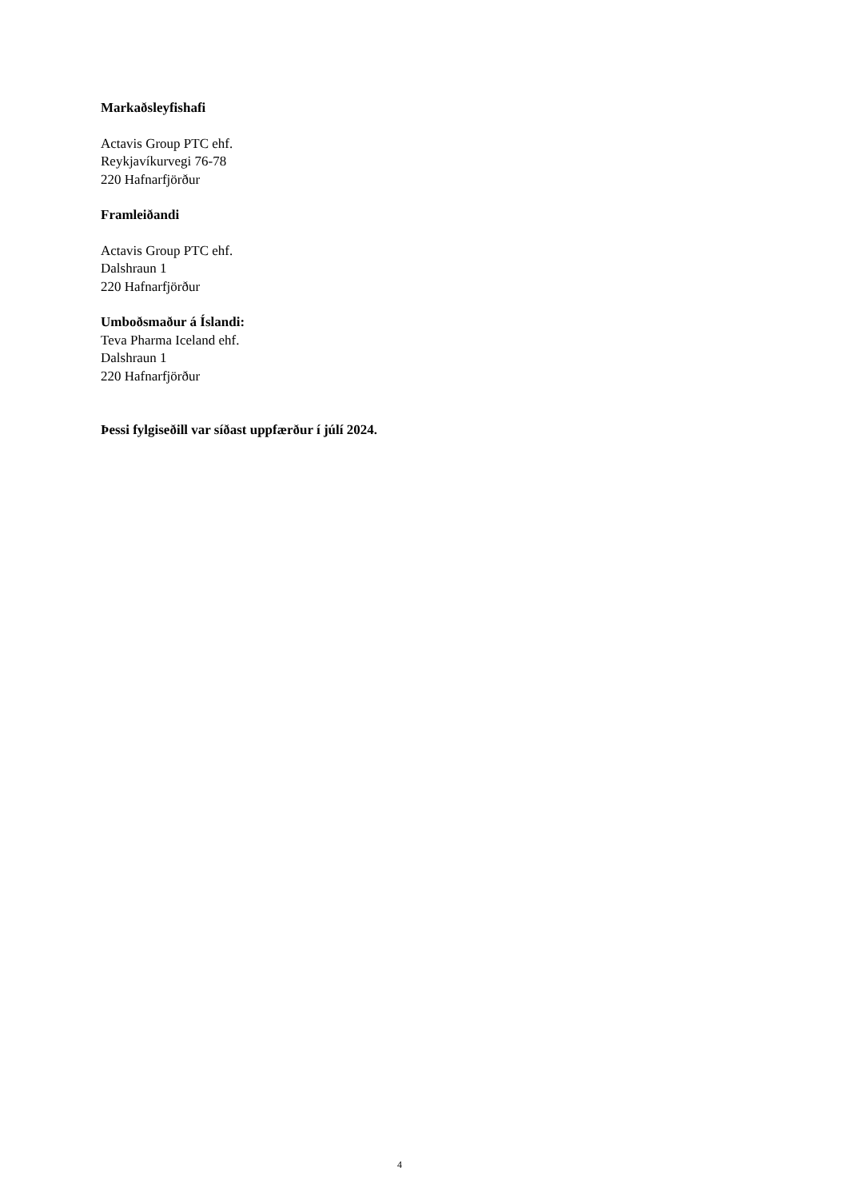Markaðsleyfishafi
Actavis Group PTC ehf.
Reykjavíkurvegi 76-78
220 Hafnarfjörður
Framleiðandi
Actavis Group PTC ehf.
Dalshraun 1
220 Hafnarfjörður
Umboðsmaður á Íslandi:
Teva Pharma Iceland ehf.
Dalshraun 1
220 Hafnarfjörður
Þessi fylgiseðill var síðast uppfærður í júlí 2024.
4